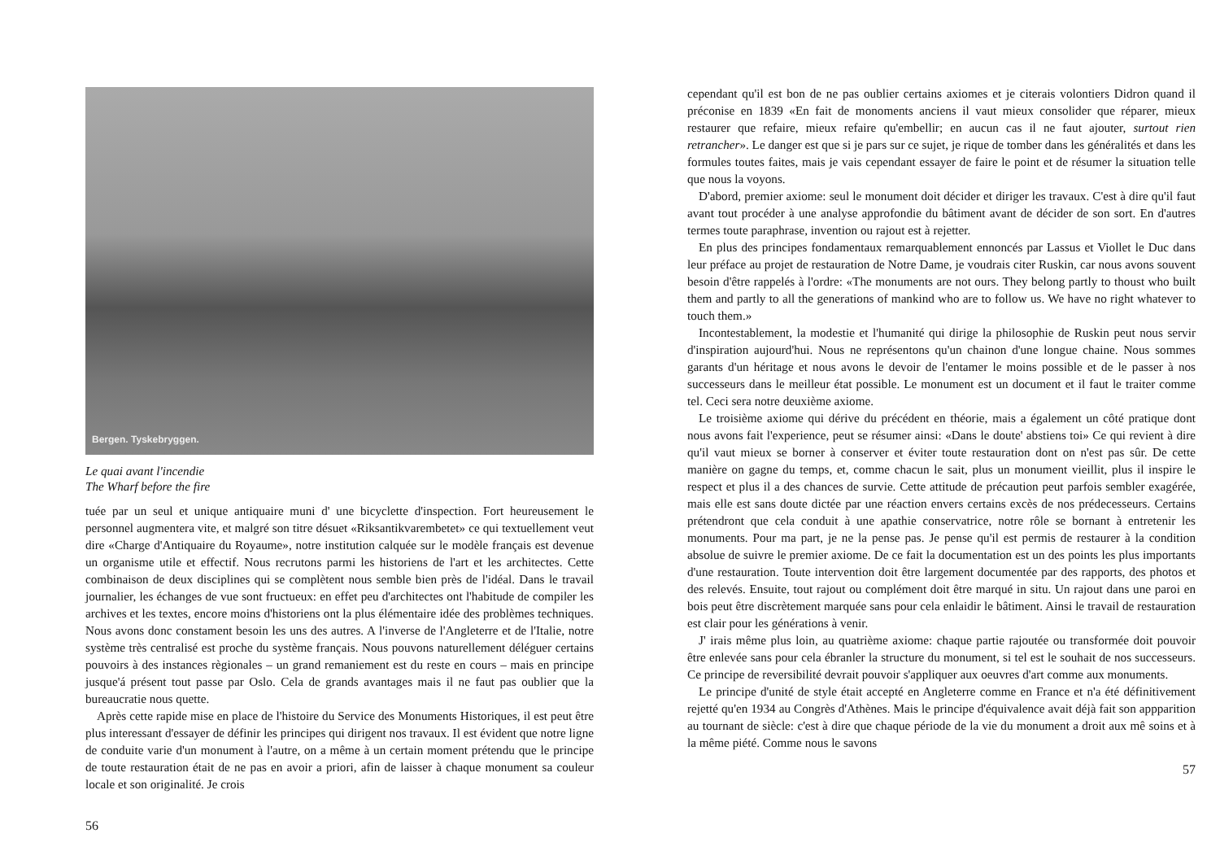Bergen. Tyskebryggen.
Le quai avant l'incendie
The Wharf before the fire
tuée par un seul et unique antiquaire muni d' une bicyclette d'inspection. Fort heureusement le personnel augmentera vite, et malgré son titre désuet «Riksantikvarembetet» ce qui textuellement veut dire «Charge d'Antiquaire du Royaume», notre institution calquée sur le modèle français est devenue un organisme utile et effectif. Nous recrutons parmi les historiens de l'art et les architectes. Cette combinaison de deux disciplines qui se complètent nous semble bien près de l'idéal. Dans le travail journalier, les échanges de vue sont fructueux: en effet peu d'architectes ont l'habitude de compiler les archives et les textes, encore moins d'historiens ont la plus élémentaire idée des problèmes techniques. Nous avons donc constament besoin les uns des autres. A l'inverse de l'Angleterre et de l'Italie, notre système très centralisé est proche du système français. Nous pouvons naturellement déléguer certains pouvoirs à des instances règionales – un grand remaniement est du reste en cours – mais en principe jusque'á présent tout passe par Oslo. Cela de grands avantages mais il ne faut pas oublier que la bureaucratie nous quette.
Après cette rapide mise en place de l'histoire du Service des Monuments Historiques, il est peut être plus interessant d'essayer de définir les principes qui dirigent nos travaux. Il est évident que notre ligne de conduite varie d'un monument à l'autre, on a même à un certain moment prétendu que le principe de toute restauration était de ne pas en avoir a priori, afin de laisser à chaque monument sa couleur locale et son originalité. Je crois
56
cependant qu'il est bon de ne pas oublier certains axiomes et je citerais volontiers Didron quand il préconise en 1839 «En fait de monoments anciens il vaut mieux consolider que réparer, mieux restaurer que refaire, mieux refaire qu'embellir; en aucun cas il ne faut ajouter, surtout rien retrancher». Le danger est que si je pars sur ce sujet, je rique de tomber dans les généralités et dans les formules toutes faites, mais je vais cependant essayer de faire le point et de résumer la situation telle que nous la voyons.
D'abord, premier axiome: seul le monument doit décider et diriger les travaux. C'est à dire qu'il faut avant tout procéder à une analyse approfondie du bâtiment avant de décider de son sort. En d'autres termes toute paraphrase, invention ou rajout est à rejetter.
En plus des principes fondamentaux remarquablement ennoncés par Lassus et Viollet le Duc dans leur préface au projet de restauration de Notre Dame, je voudrais citer Ruskin, car nous avons souvent besoin d'être rappelés à l'ordre: «The monuments are not ours. They belong partly to thoust who built them and partly to all the generations of mankind who are to follow us. We have no right whatever to touch them.»
Incontestablement, la modestie et l'humanité qui dirige la philosophie de Ruskin peut nous servir d'inspiration aujourd'hui. Nous ne représentons qu'un chainon d'une longue chaine. Nous sommes garants d'un héritage et nous avons le devoir de l'entamer le moins possible et de le passer à nos successeurs dans le meilleur état possible. Le monument est un document et il faut le traiter comme tel. Ceci sera notre deuxième axiome.
Le troisième axiome qui dérive du précédent en théorie, mais a également un côté pratique dont nous avons fait l'experience, peut se résumer ainsi: «Dans le doute' abstiens toi» Ce qui revient à dire qu'il vaut mieux se borner à conserver et éviter toute restauration dont on n'est pas sûr. De cette manière on gagne du temps, et, comme chacun le sait, plus un monument vieillit, plus il inspire le respect et plus il a des chances de survie. Cette attitude de précaution peut parfois sembler exagérée, mais elle est sans doute dictée par une réaction envers certains excès de nos prédecesseurs. Certains prétendront que cela conduit à une apathie conservatrice, notre rôle se bornant à entretenir les monuments. Pour ma part, je ne la pense pas. Je pense qu'il est permis de restaurer à la condition absolue de suivre le premier axiome. De ce fait la documentation est un des points les plus importants d'une restauration. Toute intervention doit être largement documentée par des rapports, des photos et des relevés. Ensuite, tout rajout ou complément doit être marqué in situ. Un rajout dans une paroi en bois peut être discrètement marquée sans pour cela enlaidir le bâtiment. Ainsi le travail de restauration est clair pour les générations à venir.
J' irais même plus loin, au quatrième axiome: chaque partie rajoutée ou transformée doit pouvoir être enlevée sans pour cela ébranler la structure du monument, si tel est le souhait de nos successeurs. Ce principe de reversibilité devrait pouvoir s'appliquer aux oeuvres d'art comme aux monuments.
Le principe d'unité de style était accepté en Angleterre comme en France et n'a été définitivement rejetté qu'en 1934 au Congrès d'Athènes. Mais le principe d'équivalence avait déjà fait son appparition au tournant de siècle: c'est à dire que chaque période de la vie du monument a droit aux mê soins et à la même piété. Comme nous le savons
57